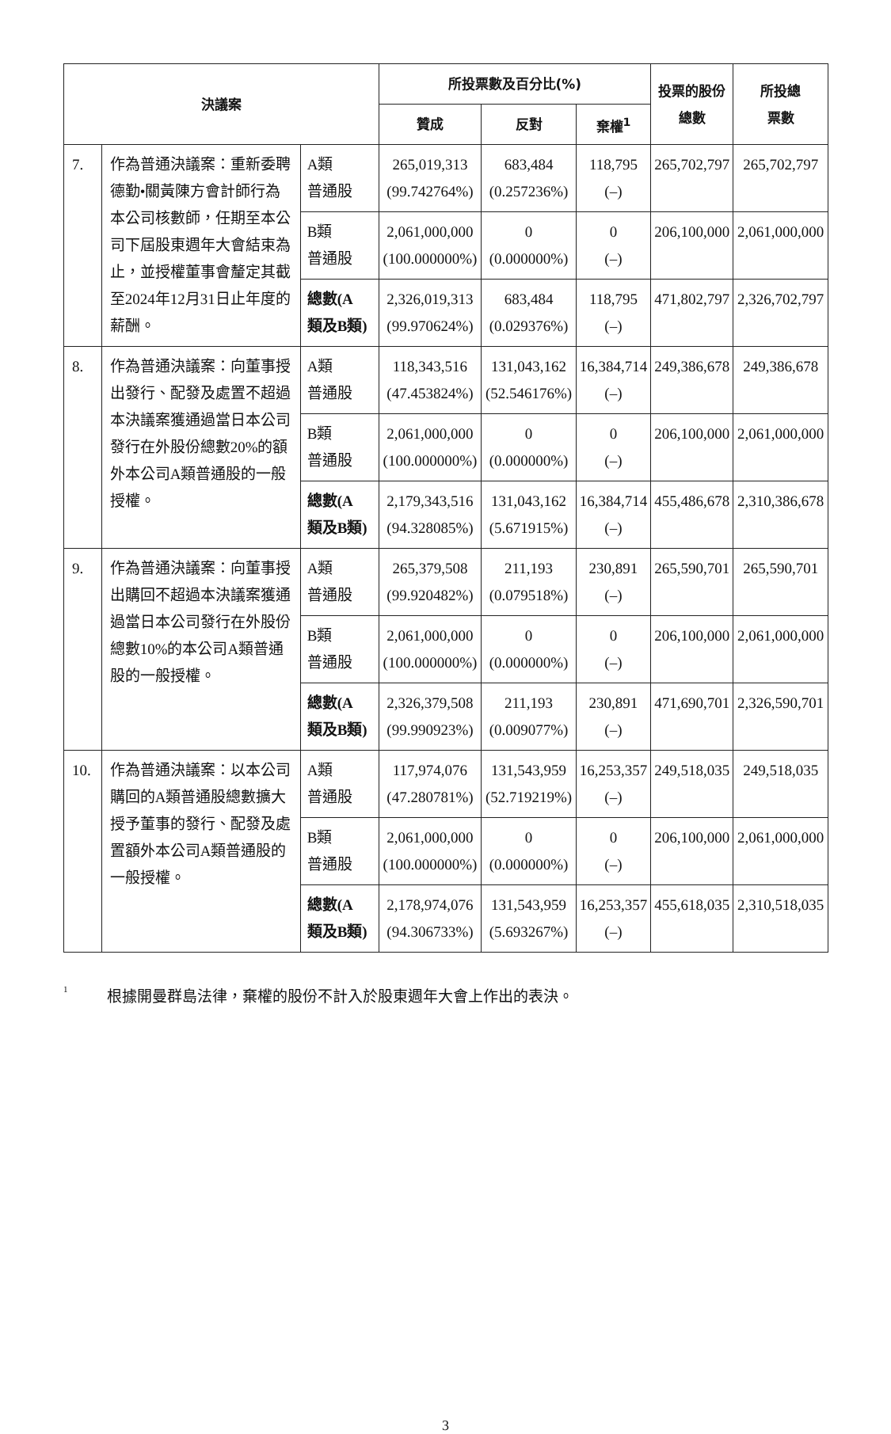| 決議案 | | | 所投票數及百分比(%) | | | 投票的股份 總數 | 所投總 票數 |
| --- | --- | --- | --- | --- | --- | --- | --- |
| | | | 贊成 | 反對 | 棄權<sup>1</sup> | | |
| 7. | 作為普通決議案：重新委聘德勤•關黃陳方會計師行為本公司核數師，任期至本公司下屆股東週年大會結束為止，並授權董事會釐定其截至2024年12月31日止年度的薪酬。 | A類 普通股 | 265,019,313 (99.742764%) | 683,484 (0.257236%) | 118,795 (–) | 265,702,797 | 265,702,797 |
| | | B類 普通股 | 2,061,000,000 (100.000000%) | 0 (0.000000%) | 0 (–) | 206,100,000 | 2,061,000,000 |
| | | 總數(A 類及B類) | 2,326,019,313 (99.970624%) | 683,484 (0.029376%) | 118,795 (–) | 471,802,797 | 2,326,702,797 |
| 8. | 作為普通決議案：向董事授出發行、配發及處置不超過本決議案獲通過當日本公司發行在外股份總數20%的額外本公司A類普通股的一般授權。 | A類 普通股 | 118,343,516 (47.453824%) | 131,043,162 (52.546176%) | 16,384,714 (–) | 249,386,678 | 249,386,678 |
| | | B類 普通股 | 2,061,000,000 (100.000000%) | 0 (0.000000%) | 0 (–) | 206,100,000 | 2,061,000,000 |
| | | 總數(A 類及B類) | 2,179,343,516 (94.328085%) | 131,043,162 (5.671915%) | 16,384,714 (–) | 455,486,678 | 2,310,386,678 |
| 9. | 作為普通決議案：向董事授出購回不超過本決議案獲通過當日本公司發行在外股份總數10%的本公司A類普通股的一般授權。 | A類 普通股 | 265,379,508 (99.920482%) | 211,193 (0.079518%) | 230,891 (–) | 265,590,701 | 265,590,701 |
| | | B類 普通股 | 2,061,000,000 (100.000000%) | 0 (0.000000%) | 0 (–) | 206,100,000 | 2,061,000,000 |
| | | 總數(A 類及B類) | 2,326,379,508 (99.990923%) | 211,193 (0.009077%) | 230,891 (–) | 471,690,701 | 2,326,590,701 |
| 10. | 作為普通決議案：以本公司購回的A類普通股總數擴大授予董事的發行、配發及處置額外本公司A類普通股的一般授權。 | A類 普通股 | 117,974,076 (47.280781%) | 131,543,959 (52.719219%) | 16,253,357 (–) | 249,518,035 | 249,518,035 |
| | | B類 普通股 | 2,061,000,000 (100.000000%) | 0 (0.000000%) | 0 (–) | 206,100,000 | 2,061,000,000 |
| | | 總數(A 類及B類) | 2,178,974,076 (94.306733%) | 131,543,959 (5.693267%) | 16,253,357 (–) | 455,618,035 | 2,310,518,035 |
<sup>1</sup> 根據開曼群島法律，棄權的股份不計入於股東週年大會上作出的表決。
3